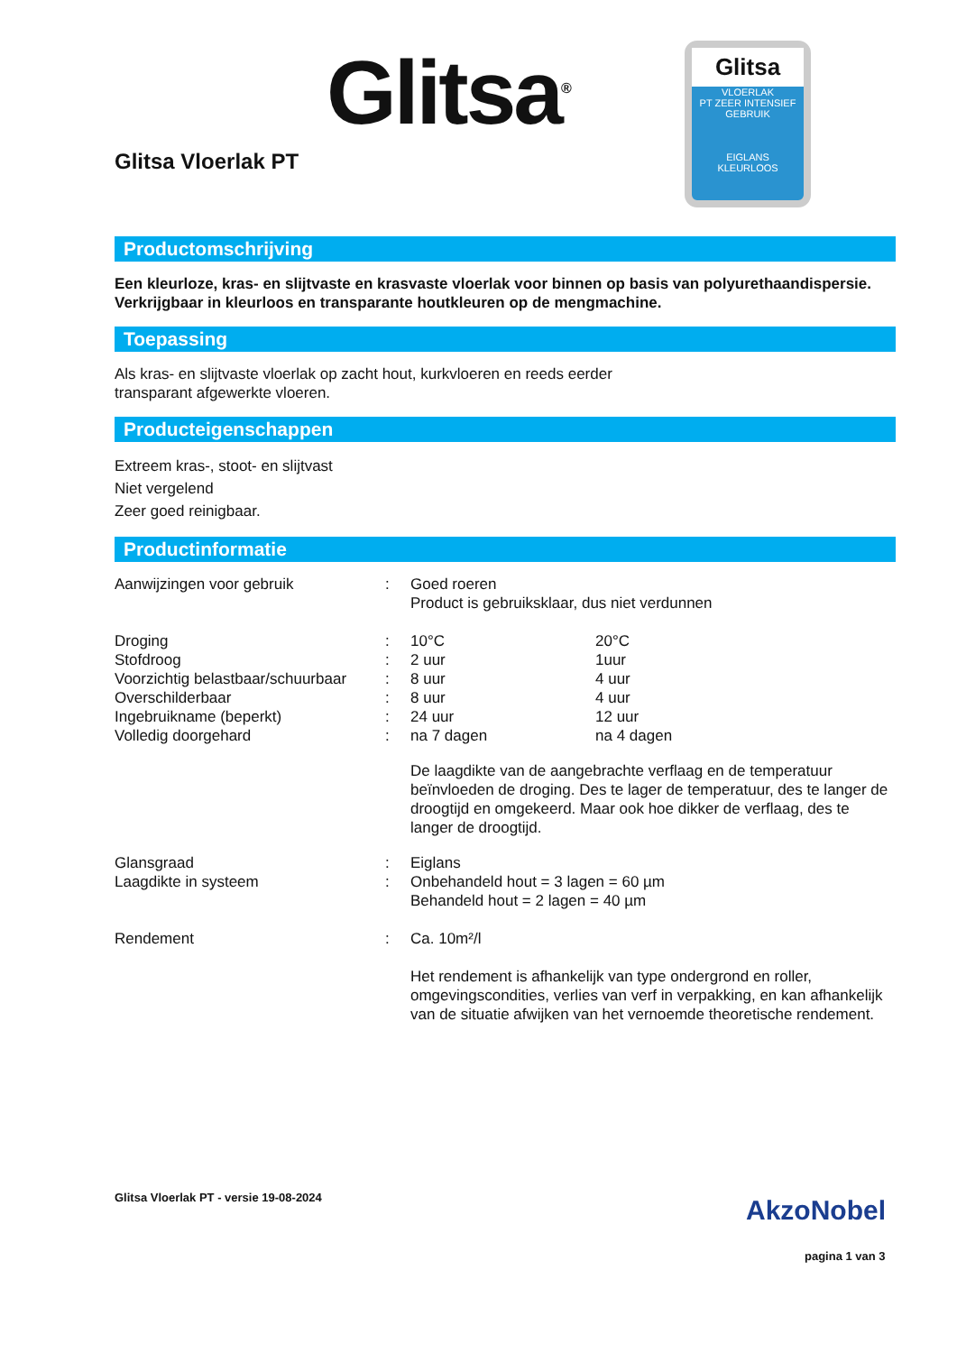Glitsa<sup>®</sup>
Glitsa Vloerlak PT
Glitsa
VLOERLAK
PT ZEER INTENSIEF GEBRUIK
EIGLANS
KLEURLOOS
Productomschrijving
Een kleurloze, kras- en slijtvaste en krasvaste vloerlak voor binnen op basis van polyurethaandispersie. Verkrijgbaar in kleurloos en transparante houtkleuren op de mengmachine.
Toepassing
Als kras- en slijtvaste vloerlak op zacht hout, kurkvloeren en reeds eerder
transparant afgewerkte vloeren.
Producteigenschappen
Extreem kras-, stoot- en slijtvast
Niet vergelend
Zeer goed reinigbaar.
Productinformatie
| Aanwijzingen voor gebruik | : | Goed roeren Product is gebruiksklaar, dus niet verdunnen | |
| Droging | : | 10°C | 20°C |
| Stofdroog | : | 2 uur | 1uur |
| Voorzichtig belastbaar/schuurbaar | : | 8 uur | 4 uur |
| Overschilderbaar | : | 8 uur | 4 uur |
| Ingebruikname (beperkt) | : | 24 uur | 12 uur |
| Volledig doorgehard | : | na 7 dagen | na 4 dagen |
| | | De laagdikte van de aangebrachte verflaag en de temperatuur beïnvloeden de droging. Des te lager de temperatuur, des te langer de droogtijd en omgekeerd. Maar ook hoe dikker de verflaag, des te langer de droogtijd. | |
| Glansgraad | : | Eiglans | |
| Laagdikte in systeem | : | Onbehandeld hout = 3 lagen = 60 µm Behandeld hout = 2 lagen = 40 µm | |
| Rendement | : | Ca. 10m²/l Het rendement is afhankelijk van type ondergrond en roller, omgevingscondities, verlies van verf in verpakking, en kan afhankelijk van de situatie afwijken van het vernoemde theoretische rendement. | |
Glitsa Vloerlak PT - versie 19-08-2024
AkzoNobel
pagina 1 van 3